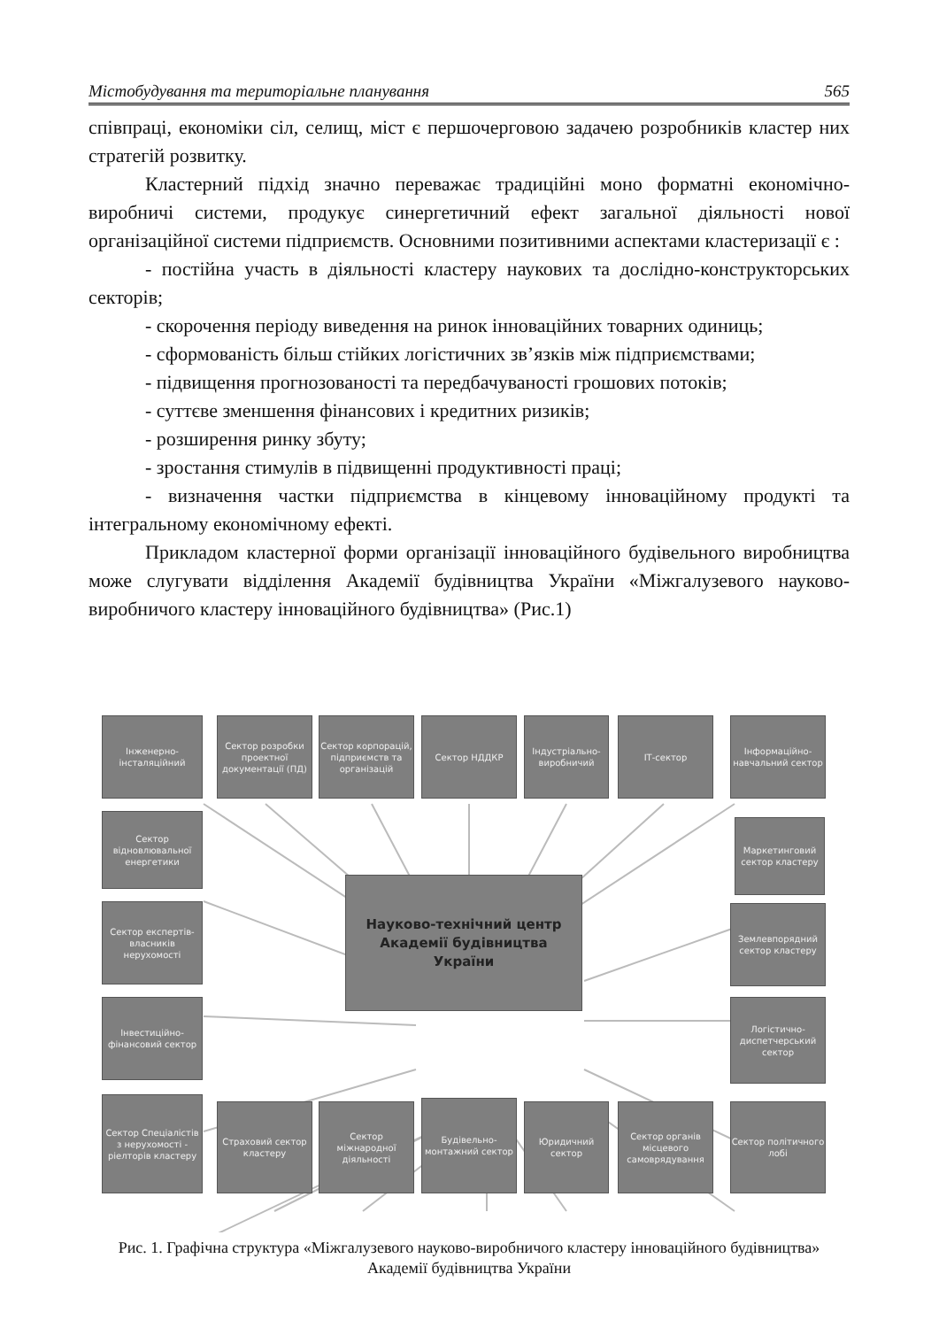Містобудування та територіальне планування 565
співпраці, економіки сіл, селищ, міст є першочерговою задачею розробників кластер них стратегій розвитку.
Кластерний підхід значно переважає традиційні моно форматні економічно-виробничі системи, продукує синергетичний ефект загальної діяльності нової організаційної системи підприємств. Основними позитивними аспектами кластеризації є :
- постійна участь в діяльності кластеру наукових та дослідно-конструкторських секторів;
- скорочення періоду виведення на ринок інноваційних товарних одиниць;
- сформованість більш стійких логістичних зв’язків між підприємствами;
- підвищення прогнозованості та передбачуваності грошових потоків;
- суттєве зменшення фінансових і кредитних ризиків;
- розширення ринку збуту;
- зростання стимулів в підвищенні продуктивності праці;
- визначення частки підприємства в кінцевому інноваційному продукті та інтегральному економічному ефекті.
Прикладом кластерної форми організації інноваційного будівельного виробництва може слугувати відділення Академії будівництва України «Міжгалузевого науково-виробничого кластеру інноваційного будівництва» (Рис.1)
Інженерно-інсталяційний
Сектор розробки проектної документації (ПД)
Сектор корпорацій, підприємств та організацій
Сектор НДДКР
Індустріально-виробничий
ІТ-сектор
Інформаційно-навчальний сектор
Сектор відновлювальної енергетики
Маркетинговий сектор кластеру
Сектор експертів-власників нерухомості
Науково-технічний центр
Академії будівництва
України
Землевпорядний сектор кластеру
Інвестиційно-фінансовий сектор
Логістично-диспетчерський сектор
Сектор Спеціалістів з нерухомості - ріелторів кластеру
Страховий сектор кластеру
Сектор міжнародної діяльності
Будівельно-монтажний сектор
Юридичний сектор
Сектор органів місцевого самоврядування
Сектор політичного лобі
Рис. 1. Графічна структура «Міжгалузевого науково-виробничого кластеру інноваційного будівництва» Академії будівництва України